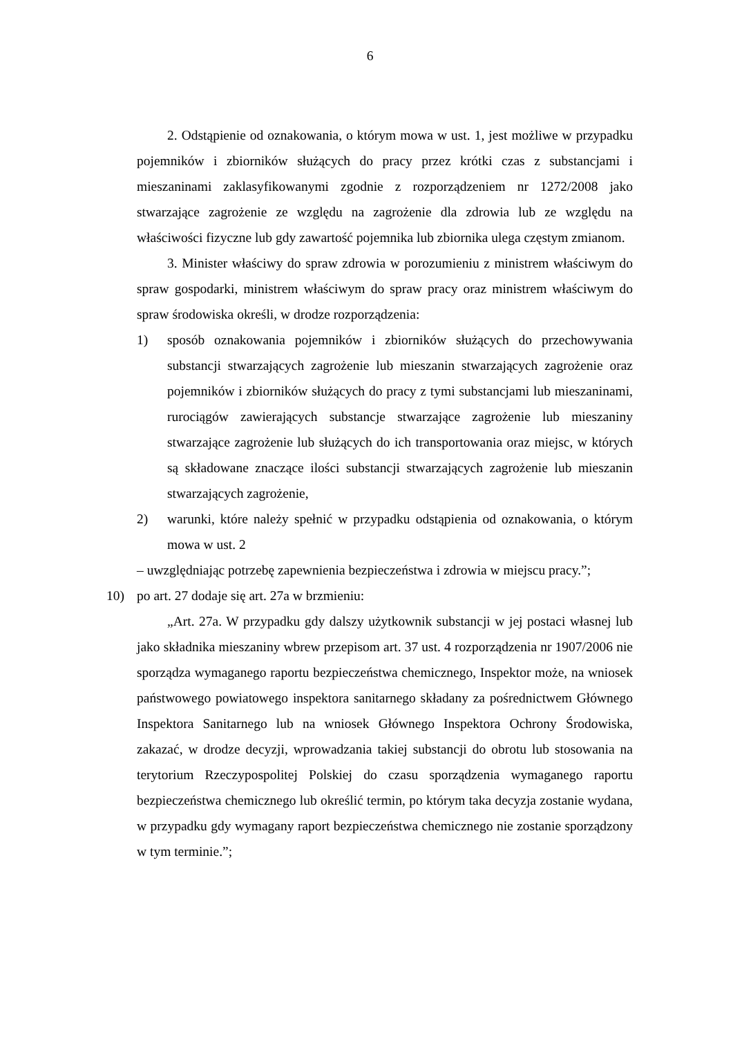6
2. Odstąpienie od oznakowania, o którym mowa w ust. 1, jest możliwe w przypadku pojemników i zbiorników służących do pracy przez krótki czas z substancjami i mieszaninami zaklasyfikowanymi zgodnie z rozporządzeniem nr 1272/2008 jako stwarzające zagrożenie ze względu na zagrożenie dla zdrowia lub ze względu na właściwości fizyczne lub gdy zawartość pojemnika lub zbiornika ulega częstym zmianom.
3. Minister właściwy do spraw zdrowia w porozumieniu z ministrem właściwym do spraw gospodarki, ministrem właściwym do spraw pracy oraz ministrem właściwym do spraw środowiska określi, w drodze rozporządzenia:
1) sposób oznakowania pojemników i zbiorników służących do przechowywania substancji stwarzających zagrożenie lub mieszanin stwarzających zagrożenie oraz pojemników i zbiorników służących do pracy z tymi substancjami lub mieszaninami, rurociągów zawierających substancje stwarzające zagrożenie lub mieszaniny stwarzające zagrożenie lub służących do ich transportowania oraz miejsc, w których są składowane znaczące ilości substancji stwarzających zagrożenie lub mieszanin stwarzających zagrożenie,
2) warunki, które należy spełnić w przypadku odstąpienia od oznakowania, o którym mowa w ust. 2
– uwzględniając potrzebę zapewnienia bezpieczeństwa i zdrowia w miejscu pracy.”;
10) po art. 27 dodaje się art. 27a w brzmieniu:
„Art. 27a. W przypadku gdy dalszy użytkownik substancji w jej postaci własnej lub jako składnika mieszaniny wbrew przepisom art. 37 ust. 4 rozporządzenia nr 1907/2006 nie sporządza wymaganego raportu bezpieczeństwa chemicznego, Inspektor może, na wniosek państwowego powiatowego inspektora sanitarnego składany za pośrednictwem Głównego Inspektora Sanitarnego lub na wniosek Głównego Inspektora Ochrony Środowiska, zakazać, w drodze decyzji, wprowadzania takiej substancji do obrotu lub stosowania na terytorium Rzeczypospolitej Polskiej do czasu sporządzenia wymaganego raportu bezpieczeństwa chemicznego lub określić termin, po którym taka decyzja zostanie wydana, w przypadku gdy wymagany raport bezpieczeństwa chemicznego nie zostanie sporządzony w tym terminie.”;